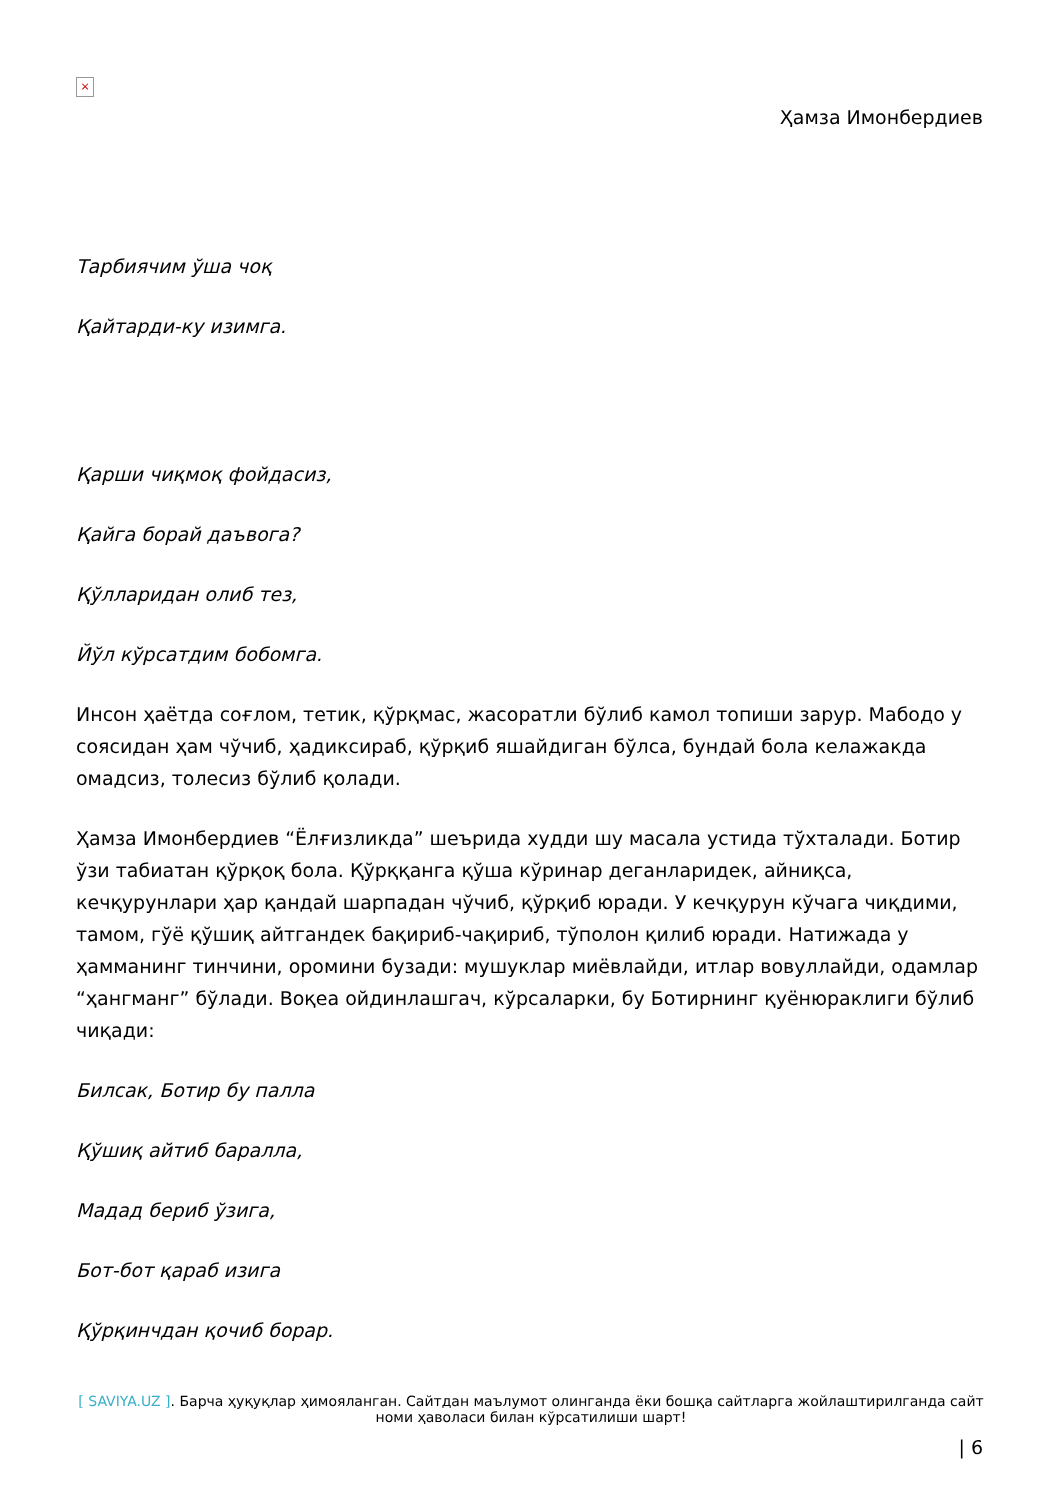×
Ҳамза Имонбердиев
Тарбиячим ўша чоқ
Қайтарди-ку изимга.
Қарши чиқмоқ фойдасиз,
Қайга борай даъвога?
Қўлларидан олиб тез,
Йўл кўрсатдим бобомга.
Инсон ҳаётда соғлом, тетик, қўрқмас, жасоратли бўлиб камол топиши зарур. Мабодо у соясидан ҳам чўчиб, ҳадиксираб, қўрқиб яшайдиган бўлса, бундай бола келажакда омадсиз, толесиз бўлиб қолади.
Ҳамза Имонбердиев “Ёлғизликда” шеърида худди шу масала устида тўхталади. Ботир ўзи табиатан қўрқоқ бола. Қўрққанга қўша кўринар деганларидек, айниқса, кечқурунлари ҳар қандай шарпадан чўчиб, қўрқиб юради. У кечқурун кўчага чиқдими, тамом, гўё қўшиқ айтгандек бақириб-чақириб, тўполон қилиб юради. Натижада у ҳамманинг тинчини, оромини бузади: мушуклар миёвлайди, итлар вовуллайди, одамлар “ҳангманг” бўлади. Воқеа ойдинлашгач, кўрсаларки, бу Ботирнинг қуёнюраклиги бўлиб чиқади:
Билсак, Ботир бу палла
Қўшиқ айтиб баралла,
Мадад бериб ўзига,
Бот-бот қараб изига
Қўрқинчдан қочиб борар.
[ SAVIYA.UZ ]. Барча ҳуқуқлар ҳимояланган. Сайтдан маълумот олинганда ёки бошқа сайтларга жойлаштирилганда сайт номи ҳаволаси билан кўрсатилиши шарт!
| 6